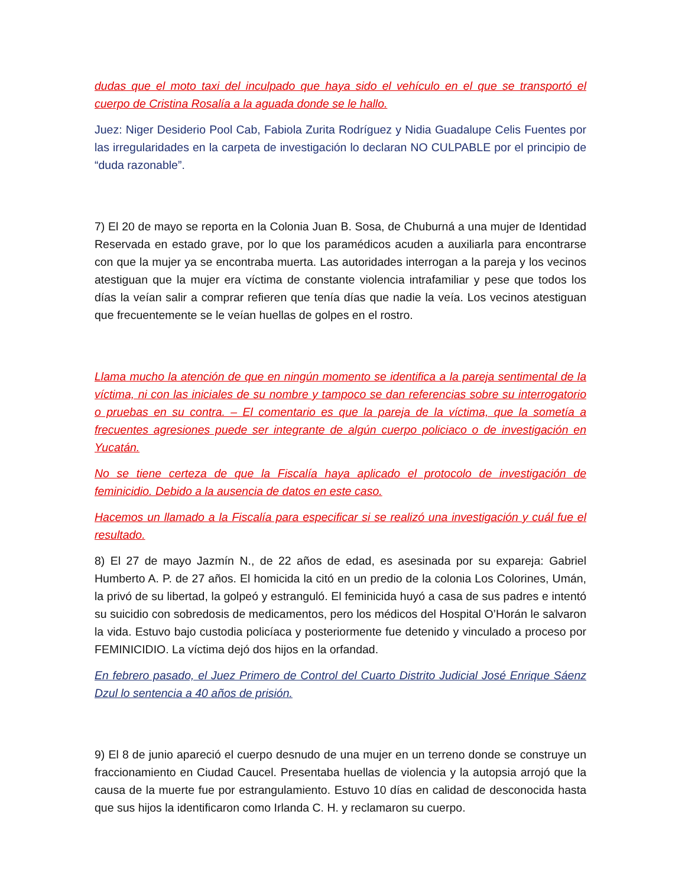dudas que el moto taxi del inculpado que haya sido el vehículo en el que se transportó el cuerpo de Cristina Rosalía a la aguada donde se le hallo.
Juez: Niger Desiderio Pool Cab, Fabiola Zurita Rodríguez y Nidia Guadalupe Celis Fuentes por las irregularidades en la carpeta de investigación lo declaran NO CULPABLE por el principio de “duda razonable”.
7) El 20 de mayo se reporta en la Colonia Juan B. Sosa, de Chuburná a una mujer de Identidad Reservada en estado grave, por lo que los paramédicos acuden a auxiliarla para encontrarse con que la mujer ya se encontraba muerta. Las autoridades interrogan a la pareja y los vecinos atestiguan que la mujer era víctima de constante violencia intrafamiliar y pese que todos los días la veían salir a comprar refieren que tenía días que nadie la veía. Los vecinos atestiguan que frecuentemente se le veían huellas de golpes en el rostro.
Llama mucho la atención de que en ningún momento se identifica a la pareja sentimental de la víctima, ni con las iniciales de su nombre y tampoco se dan referencias sobre su interrogatorio o pruebas en su contra. – El comentario es que la pareja de la víctima, que la sometía a frecuentes agresiones puede ser integrante de algún cuerpo policiaco o de investigación en Yucatán.
No se tiene certeza de que la Fiscalía haya aplicado el protocolo de investigación de feminicidio. Debido a la ausencia de datos en este caso.
Hacemos un llamado a la Fiscalía para especificar si se realizó una investigación y cuál fue el resultado.
8) El 27 de mayo Jazmín N., de 22 años de edad, es asesinada por su expareja: Gabriel Humberto A. P. de 27 años. El homicida la citó en un predio de la colonia Los Colorines, Umán, la privó de su libertad, la golpeó y estranguló. El feminicida huyó a casa de sus padres e intentó su suicidio con sobredosis de medicamentos, pero los médicos del Hospital O’Horán le salvaron la vida. Estuvo bajo custodia policíaca y posteriormente fue detenido y vinculado a proceso por FEMINICIDIO. La víctima dejó dos hijos en la orfandad.
En febrero pasado, el Juez Primero de Control del Cuarto Distrito Judicial José Enrique Sáenz Dzul lo sentencia a 40 años de prisión.
9) El 8 de junio apareció el cuerpo desnudo de una mujer en un terreno donde se construye un fraccionamiento en Ciudad Caucel. Presentaba huellas de violencia y la autopsia arrojó que la causa de la muerte fue por estrangulamiento. Estuvo 10 días en calidad de desconocida hasta que sus hijos la identificaron como Irlanda C. H. y reclamaron su cuerpo.